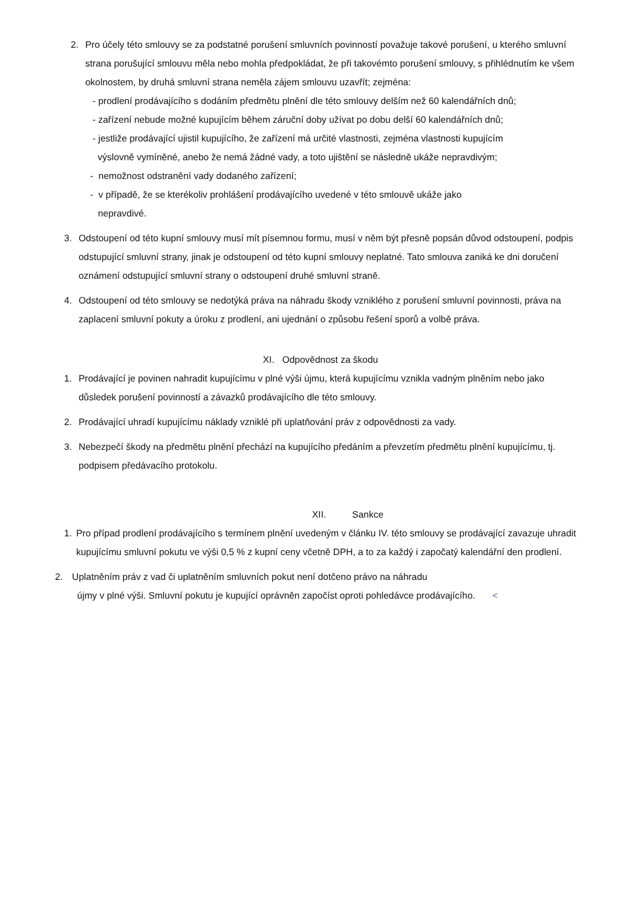2. Pro účely této smlouvy se za podstatné porušení smluvních povinností považuje takové porušení, u kterého smluvní strana porušující smlouvu měla nebo mohla předpokládat, že při takovémto porušení smlouvy, s přihlédnutím ke všem okolnostem, by druhá smluvní strana neměla zájem smlouvu uzavřít; zejména:
- prodlení prodávajícího s dodáním předmětu plnění dle této smlouvy delším než 60 kalendářních dnů;
- zařízení nebude možné kupujícím během záruční doby užívat po dobu delší 60 kalendářních dnů;
- jestliže prodávající ujistil kupujícího, že zařízení má určité vlastnosti, zejména vlastnosti kupujícím
výslovně vymíněné, anebo že nemá žádné vady, a toto ujištění se následně ukáže nepravdivým;
- nemožnost odstranění vady dodaného zařízení;
- v případě, že se kterékoliv prohlášení prodávajícího uvedené v této smlouvě ukáže jako
nepravdivé.
3. Odstoupení od této kupní smlouvy musí mít písemnou formu, musí v něm být přesně popsán důvod odstoupení, podpis odstupující smluvní strany, jinak je odstoupení od této kupní smlouvy neplatné. Tato smlouva zaniká ke dni doručení oznámení odstupující smluvní strany o odstoupení druhé smluvní straně.
4. Odstoupení od této smlouvy se nedotýká práva na náhradu škody vzniklého z porušení smluvní povinnosti, práva na zaplacení smluvní pokuty a úroku z prodlení, ani ujednání o způsobu řešení sporů a volbě práva.
XI. Odpovědnost za škodu
1. Prodávající je povinen nahradit kupujícímu v plné výši újmu, která kupujícímu vznikla vadným plněním nebo jako důsledek porušení povinností a závazků prodávajícího dle této smlouvy.
2. Prodávající uhradí kupujícímu náklady vzniklé při uplatňování práv z odpovědnosti za vady.
3. Nebezpečí škody na předmětu plnění přechází na kupujícího předáním a převzetím předmětu plnění kupujícímu, tj. podpisem předávacího protokolu.
XII. Sankce
1. Pro případ prodlení prodávajícího s termínem plnění uvedeným v článku IV. této smlouvy se prodávající zavazuje uhradit kupujícímu smluvní pokutu ve výši 0,5 % z kupní ceny včetně DPH, a to za každý i započatý kalendářní den prodlení.
2. Uplatněním práv z vad či uplatněním smluvních pokut není dotčeno právo na náhradu
újmy v plné výši. Smluvní pokutu je kupující oprávněn započíst oproti pohledávce prodávajícího. <